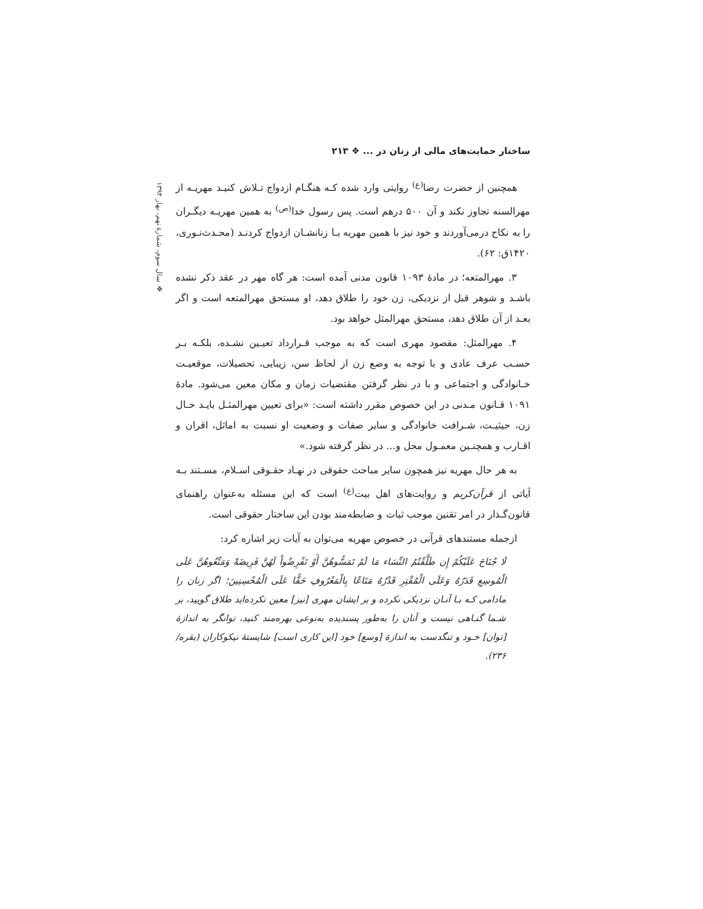ساختار حمایت‌های مالی از زنان در ... ❖ ۲۱۳
❖ سال سوم، شمارهٔ نهم، بهار ۱۳۹۴
همچنین از حضرت رضا<sup>(ع)</sup> روایتی وارد شده کـه هنگـام ازدواج تـلاش کنیـد مهریـه از مهرالسنه تجاوز نکند و آن ۵۰۰ درهم است. پس رسول خدا<sup>(ص)</sup> به همین مهریـه دیگـران را به نکاح درمی‌آوردند و خود نیز با همین مهریه بـا زنانشـان ازدواج کردنـد (محـدث‌نـوری، ۱۴۲۰ق: ۶۲).
۳. مهرالمتعه؛ در مادهٔ ۱۰۹۳ قانون مدنی آمده است: هر گاه مهر در عقد ذکر نشده باشـد و شوهر قبل از نزدیکی، زن خود را طلاق دهد، او مستحق مهرالمتعه است و اگر بعـد از آن طلاق دهد، مستحق مهرالمثل خواهد بود.
۴. مهرالمثل: مقصود مهری است که به موجب قـرارداد تعیـین نشـده، بلکـه بـر حسـب عرف عادی و با توجه به وضع زن از لحاظ سن، زیبایی، تحصیلات، موقعیـت خـانوادگی و اجتماعی و با در نظر گرفتن مقتضیات زمان و مکان معین می‌شود. مادهٔ ۱۰۹۱ قـانون مـدنی در این خصوص مقرر داشته است: «برای تعیین مهرالمثـل بایـد حـال زن، حیثیـت، شـرافت خانوادگی و سایر صفات و وضعیت او نسبت به اماثل، اقران و اقـارب و همچنـین معمـول محل و... در نظر گرفته شود.»
به هر حال مهریه نیز همچون سایر مباحث حقوقی در نهـاد حقـوقی اسـلام، مسـتند بـه آیاتی از قرآن‌کریم و روایت‌های اهل بیت<sup>(ع)</sup> است که این مسئله به‌عنوان راهنمای قانون‌گـذار در امر تقنین موجب ثبات و ضابطه‌مند بودن این ساختار حقوقی است.
ازجمله مستندهای قرآنی در خصوص مهریه می‌توان به آیات زیر اشاره کرد:
لَا جُنَاحَ عَلَيْكُمْ إِن طَلَّقْتُمُ النِّسَاء مَا لَمْ تَمَسُّوهُنَّ أَوْ تَفْرِضُواْ لَهُنَّ فَرِيضَةً وَمَتِّعُوهُنَّ عَلَى الْمُوسِعِ قَدَرُهُ وَعَلَى الْمُقْتِرِ قَدْرُهُ مَتَاعًا بِالْمَعْرُوفِ حَقًّا عَلَى الْمُحْسِنِينَ؛ اگر زنان را مادامی کـه بـا آنـان نزدیکی نکرده و بر ایشان مهری [نیز] معین نکرده‌اید طلاق گویید، بر شـما گنـاهی نیست و آنان را به‌طور پسندیده به‌نوعی بهره‌مند کنید، توانگر به اندازهٔ [توان] خـود و تنگدست به اندازهٔ [وسع] خود [این کاری است] شایستهٔ نیکوکاران (بقره/ ۲۳۶).